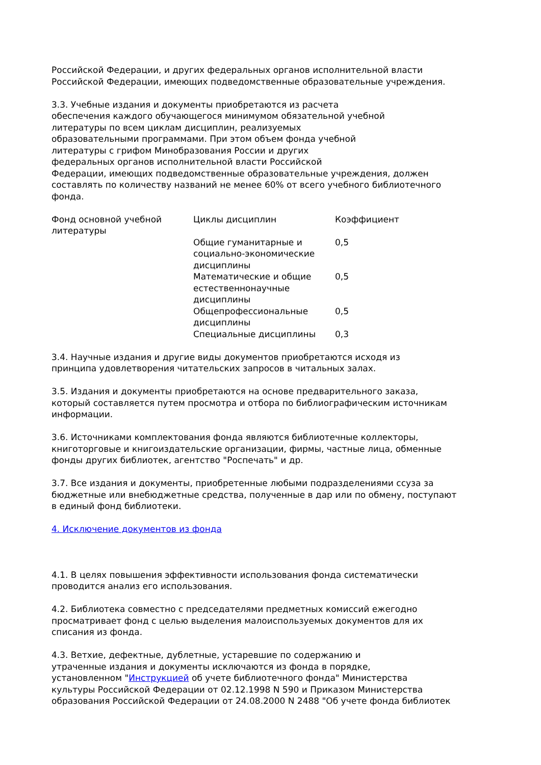Российской Федерации, и других федеральных органов исполнительной власти
Российской Федерации, имеющих подведомственные образовательные учреждения.
3.3. Учебные издания и документы приобретаются из расчета
обеспечения каждого обучающегося минимумом обязательной учебной
литературы по всем циклам дисциплин, реализуемых
образовательными программами. При этом объем фонда учебной
литературы с грифом Минобразования России и других
федеральных органов исполнительной власти Российской
Федерации, имеющих подведомственные образовательные учреждения, должен
составлять по количеству названий не менее 60% от всего учебного библиотечного
фонда.
| Фонд основной учебной литературы | Циклы дисциплин | Коэффициент |
| | Общие гуманитарные и социально-экономические дисциплины | 0,5 |
| | Математические и общие естественнонаучные дисциплины | 0,5 |
| | Общепрофессиональные дисциплины | 0,5 |
| | Специальные дисциплины | 0,3 |
3.4. Научные издания и другие виды документов приобретаются исходя из
принципа удовлетворения читательских запросов в читальных залах.
3.5. Издания и документы приобретаются на основе предварительного заказа,
который составляется путем просмотра и отбора по библиографическим источникам
информации.
3.6. Источниками комплектования фонда являются библиотечные коллекторы,
книготорговые и книгоиздательские организации, фирмы, частные лица, обменные
фонды других библиотек, агентство "Роспечать" и др.
3.7. Все издания и документы, приобретенные любыми подразделениями ссуза за
бюджетные или внебюджетные средства, полученные в дар или по обмену, поступают
в единый фонд библиотеки.
4. Исключение документов из фонда
4.1. В целях повышения эффективности использования фонда систематически
проводится анализ его использования.
4.2. Библиотека совместно с председателями предметных комиссий ежегодно
просматривает фонд с целью выделения малоиспользуемых документов для их
списания из фонда.
4.3. Ветхие, дефектные, дублетные, устаревшие по содержанию и
утраченные издания и документы исключаются из фонда в порядке,
установленном "Инструкцией об учете библиотечного фонда" Министерства
культуры Российской Федерации от 02.12.1998 N 590 и Приказом Министерства
образования Российской Федерации от 24.08.2000 N 2488 "Об учете фонда библиотек